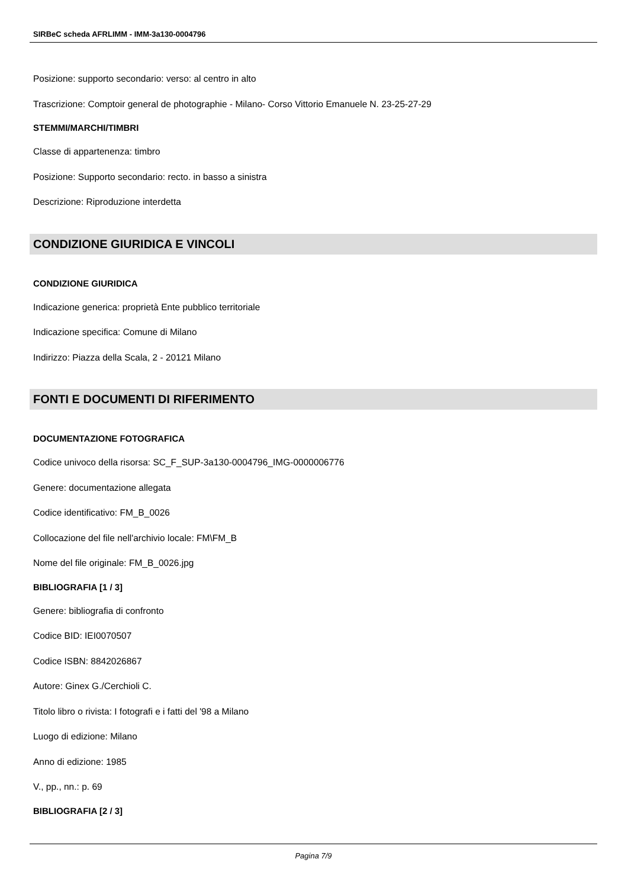SIRBeC scheda AFRLIMM - IMM-3a130-0004796
Posizione: supporto secondario: verso: al centro in alto
Trascrizione: Comptoir general de photographie - Milano- Corso Vittorio Emanuele N. 23-25-27-29
STEMMI/MARCHI/TIMBRI
Classe di appartenenza: timbro
Posizione: Supporto secondario: recto. in basso a sinistra
Descrizione: Riproduzione interdetta
CONDIZIONE GIURIDICA E VINCOLI
CONDIZIONE GIURIDICA
Indicazione generica: proprietà Ente pubblico territoriale
Indicazione specifica: Comune di Milano
Indirizzo: Piazza della Scala, 2 - 20121 Milano
FONTI E DOCUMENTI DI RIFERIMENTO
DOCUMENTAZIONE FOTOGRAFICA
Codice univoco della risorsa: SC_F_SUP-3a130-0004796_IMG-0000006776
Genere: documentazione allegata
Codice identificativo: FM_B_0026
Collocazione del file nell'archivio locale: FM\FM_B
Nome del file originale: FM_B_0026.jpg
BIBLIOGRAFIA [1 / 3]
Genere: bibliografia di confronto
Codice BID: IEI0070507
Codice ISBN: 8842026867
Autore: Ginex G./Cerchioli C.
Titolo libro o rivista: I fotografi e i fatti del '98 a Milano
Luogo di edizione: Milano
Anno di edizione: 1985
V., pp., nn.: p. 69
BIBLIOGRAFIA [2 / 3]
Pagina 7/9